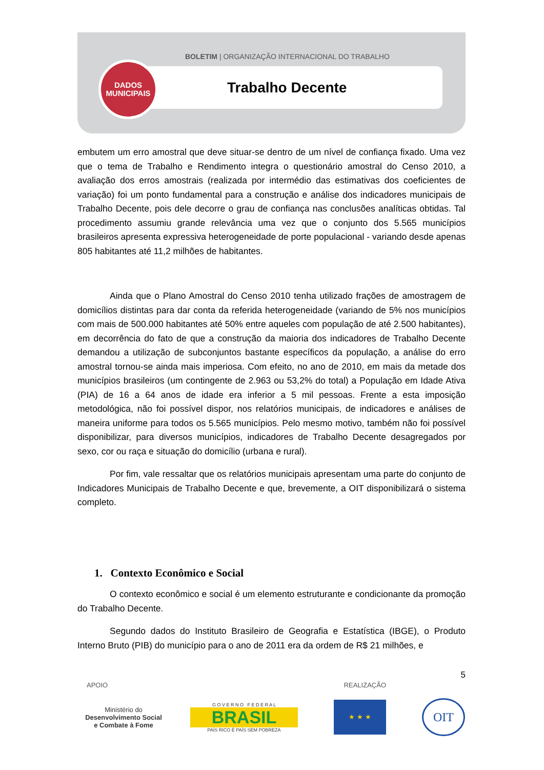BOLETIM | ORGANIZAÇÃO INTERNACIONAL DO TRABALHO
DADOS
MUNICIPAIS
Trabalho Decente
embutem um erro amostral que deve situar-se dentro de um nível de confiança fixado. Uma vez que o tema de Trabalho e Rendimento integra o questionário amostral do Censo 2010, a avaliação dos erros amostrais (realizada por intermédio das estimativas dos coeficientes de variação) foi um ponto fundamental para a construção e análise dos indicadores municipais de Trabalho Decente, pois dele decorre o grau de confiança nas conclusões analíticas obtidas. Tal procedimento assumiu grande relevância uma vez que o conjunto dos 5.565 municípios brasileiros apresenta expressiva heterogeneidade de porte populacional - variando desde apenas 805 habitantes até 11,2 milhões de habitantes.
Ainda que o Plano Amostral do Censo 2010 tenha utilizado frações de amostragem de domicílios distintas para dar conta da referida heterogeneidade (variando de 5% nos municípios com mais de 500.000 habitantes até 50% entre aqueles com população de até 2.500 habitantes), em decorrência do fato de que a construção da maioria dos indicadores de Trabalho Decente demandou a utilização de subconjuntos bastante específicos da população, a análise do erro amostral tornou-se ainda mais imperiosa. Com efeito, no ano de 2010, em mais da metade dos municípios brasileiros (um contingente de 2.963 ou 53,2% do total) a População em Idade Ativa (PIA) de 16 a 64 anos de idade era inferior a 5 mil pessoas. Frente a esta imposição metodológica, não foi possível dispor, nos relatórios municipais, de indicadores e análises de maneira uniforme para todos os 5.565 municípios. Pelo mesmo motivo, também não foi possível disponibilizar, para diversos municípios, indicadores de Trabalho Decente desagregados por sexo, cor ou raça e situação do domicílio (urbana e rural).
Por fim, vale ressaltar que os relatórios municipais apresentam uma parte do conjunto de Indicadores Municipais de Trabalho Decente e que, brevemente, a OIT disponibilizará o sistema completo.
1. Contexto Econômico e Social
O contexto econômico e social é um elemento estruturante e condicionante da promoção do Trabalho Decente.
Segundo dados do Instituto Brasileiro de Geografia e Estatística (IBGE), o Produto Interno Bruto (PIB) do município para o ano de 2011 era da ordem de R$ 21 milhões, e
5
APOIO REALIZAÇÃO
Ministério do
Desenvolvimento Social
e Combate à Fome
G O V E R N O F E D E R A L
BRASIL
PAÍS RICO É PAÍS SEM POBREZA
★ ★ ★
OIT